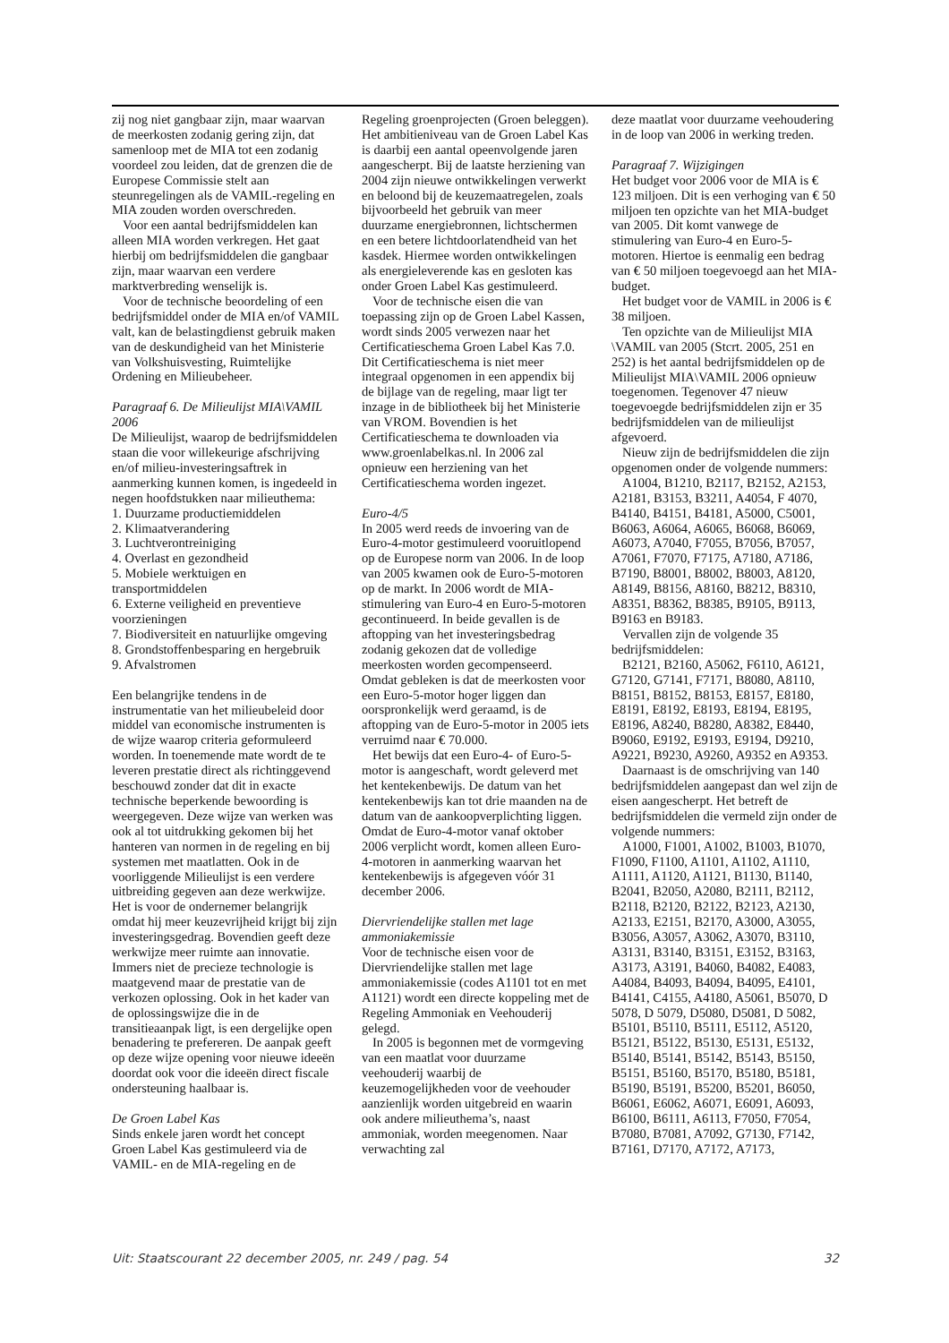zij nog niet gangbaar zijn, maar waarvan de meerkosten zodanig gering zijn, dat samenloop met de MIA tot een zodanig voordeel zou leiden, dat de grenzen die de Europese Commissie stelt aan steunregelingen als de VAMIL-regeling en MIA zouden worden overschreden.
Voor een aantal bedrijfsmiddelen kan alleen MIA worden verkregen. Het gaat hierbij om bedrijfsmiddelen die gangbaar zijn, maar waarvan een verdere marktverbreding wenselijk is.
Voor de technische beoordeling of een bedrijfsmiddel onder de MIA en/of VAMIL valt, kan de belastingdienst gebruik maken van de deskundigheid van het Ministerie van Volkshuisvesting, Ruimtelijke Ordening en Milieubeheer.
Paragraaf 6. De Milieulijst MIA\VAMIL 2006
De Milieulijst, waarop de bedrijfsmiddelen staan die voor willekeurige afschrijving en/of milieu-investeringsaftrek in aanmerking kunnen komen, is ingedeeld in negen hoofdstukken naar milieuthema:
1. Duurzame productiemiddelen
2. Klimaatverandering
3. Luchtverontreiniging
4. Overlast en gezondheid
5. Mobiele werktuigen en transportmiddelen
6. Externe veiligheid en preventieve voorzieningen
7. Biodiversiteit en natuurlijke omgeving
8. Grondstoffenbesparing en hergebruik
9. Afvalstromen
Een belangrijke tendens in de instrumentatie van het milieubeleid door middel van economische instrumenten is de wijze waarop criteria geformuleerd worden. In toenemende mate wordt de te leveren prestatie direct als richtinggevend beschouwd zonder dat dit in exacte technische beperkende bewoording is weergegeven. Deze wijze van werken was ook al tot uitdrukking gekomen bij het hanteren van normen in de regeling en bij systemen met maatlatten. Ook in de voorliggende Milieulijst is een verdere uitbreiding gegeven aan deze werkwijze. Het is voor de ondernemer belangrijk omdat hij meer keuzevrijheid krijgt bij zijn investeringsgedrag. Bovendien geeft deze werkwijze meer ruimte aan innovatie. Immers niet de precieze technologie is maatgevend maar de prestatie van de verkozen oplossing. Ook in het kader van de oplossingswijze die in de transitieaanpak ligt, is een dergelijke open benadering te prefereren. De aanpak geeft op deze wijze opening voor nieuwe ideeën doordat ook voor die ideeën direct fiscale ondersteuning haalbaar is.
De Groen Label Kas
Sinds enkele jaren wordt het concept Groen Label Kas gestimuleerd via de VAMIL- en de MIA-regeling en de
Regeling groenprojecten (Groen beleggen). Het ambitieniveau van de Groen Label Kas is daarbij een aantal opeenvolgende jaren aangescherpt. Bij de laatste herziening van 2004 zijn nieuwe ontwikkelingen verwerkt en beloond bij de keuzemaatregelen, zoals bijvoorbeeld het gebruik van meer duurzame energiebronnen, lichtschermen en een betere lichtdoorlatendheid van het kasdek. Hiermee worden ontwikkelingen als energieleverende kas en gesloten kas onder Groen Label Kas gestimuleerd.
Voor de technische eisen die van toepassing zijn op de Groen Label Kassen, wordt sinds 2005 verwezen naar het Certificatieschema Groen Label Kas 7.0. Dit Certificatieschema is niet meer integraal opgenomen in een appendix bij de bijlage van de regeling, maar ligt ter inzage in de bibliotheek bij het Ministerie van VROM. Bovendien is het Certificatieschema te downloaden via www.groenlabelkas.nl. In 2006 zal opnieuw een herziening van het Certificatieschema worden ingezet.
Euro-4/5
In 2005 werd reeds de invoering van de Euro-4-motor gestimuleerd vooruitlopend op de Europese norm van 2006. In de loop van 2005 kwamen ook de Euro-5-motoren op de markt. In 2006 wordt de MIA-stimulering van Euro-4 en Euro-5-motoren gecontinueerd. In beide gevallen is de aftopping van het investeringsbedrag zodanig gekozen dat de volledige meerkosten worden gecompenseerd. Omdat gebleken is dat de meerkosten voor een Euro-5-motor hoger liggen dan oorspronkelijk werd geraamd, is de aftopping van de Euro-5-motor in 2005 iets verruimd naar € 70.000.
Het bewijs dat een Euro-4- of Euro-5-motor is aangeschaft, wordt geleverd met het kentekenbewijs. De datum van het kentekenbewijs kan tot drie maanden na de datum van de aankoopverplichting liggen. Omdat de Euro-4-motor vanaf oktober 2006 verplicht wordt, komen alleen Euro-4-motoren in aanmerking waarvan het kentekenbewijs is afgegeven vóór 31 december 2006.
Diervriendelijke stallen met lage ammoniakemissie
Voor de technische eisen voor de Diervriendelijke stallen met lage ammoniakemissie (codes A1101 tot en met A1121) wordt een directe koppeling met de Regeling Ammoniak en Veehouderij gelegd.
In 2005 is begonnen met de vormgeving van een maatlat voor duurzame veehouderij waarbij de keuzemogelijkheden voor de veehouder aanzienlijk worden uitgebreid en waarin ook andere milieuthema’s, naast ammoniak, worden meegenomen. Naar verwachting zal
deze maatlat voor duurzame veehoudering in de loop van 2006 in werking treden.
Paragraaf 7. Wijzigingen
Het budget voor 2006 voor de MIA is € 123 miljoen. Dit is een verhoging van € 50 miljoen ten opzichte van het MIA-budget van 2005. Dit komt vanwege de stimulering van Euro-4 en Euro-5-motoren. Hiertoe is eenmalig een bedrag van € 50 miljoen toegevoegd aan het MIA-budget.
Het budget voor de VAMIL in 2006 is € 38 miljoen.
Ten opzichte van de Milieulijst MIA \VAMIL van 2005 (Stcrt. 2005, 251 en 252) is het aantal bedrijfsmiddelen op de Milieulijst MIA\VAMIL 2006 opnieuw toegenomen. Tegenover 47 nieuw toegevoegde bedrijfsmiddelen zijn er 35 bedrijfsmiddelen van de milieulijst afgevoerd.
Nieuw zijn de bedrijfsmiddelen die zijn opgenomen onder de volgende nummers:
A1004, B1210, B2117, B2152, A2153, A2181, B3153, B3211, A4054, F 4070, B4140, B4151, B4181, A5000, C5001, B6063, A6064, A6065, B6068, B6069, A6073, A7040, F7055, B7056, B7057, A7061, F7070, F7175, A7180, A7186, B7190, B8001, B8002, B8003, A8120, A8149, B8156, A8160, B8212, B8310, A8351, B8362, B8385, B9105, B9113, B9163 en B9183.
Vervallen zijn de volgende 35 bedrijfsmiddelen:
B2121, B2160, A5062, F6110, A6121, G7120, G7141, F7171, B8080, A8110, B8151, B8152, B8153, E8157, E8180, E8191, E8192, E8193, E8194, E8195, E8196, A8240, B8280, A8382, E8440, B9060, E9192, E9193, E9194, D9210, A9221, B9230, A9260, A9352 en A9353.
Daarnaast is de omschrijving van 140 bedrijfsmiddelen aangepast dan wel zijn de eisen aangescherpt. Het betreft de bedrijfsmiddelen die vermeld zijn onder de volgende nummers:
A1000, F1001, A1002, B1003, B1070, F1090, F1100, A1101, A1102, A1110, A1111, A1120, A1121, B1130, B1140, B2041, B2050, A2080, B2111, B2112, B2118, B2120, B2122, B2123, A2130, A2133, E2151, B2170, A3000, A3055, B3056, A3057, A3062, A3070, B3110, A3131, B3140, B3151, E3152, B3163, A3173, A3191, B4060, B4082, E4083, A4084, B4093, B4094, B4095, E4101, B4141, C4155, A4180, A5061, B5070, D 5078, D 5079, D5080, D5081, D 5082, B5101, B5110, B5111, E5112, A5120, B5121, B5122, B5130, E5131, E5132, B5140, B5141, B5142, B5143, B5150, B5151, B5160, B5170, B5180, B5181, B5190, B5191, B5200, B5201, B6050, B6061, E6062, A6071, E6091, A6093, B6100, B6111, A6113, F7050, F7054, B7080, B7081, A7092, G7130, F7142, B7161, D7170, A7172, A7173,
Uit: Staatscourant 22 december 2005, nr. 249 / pag. 54 32